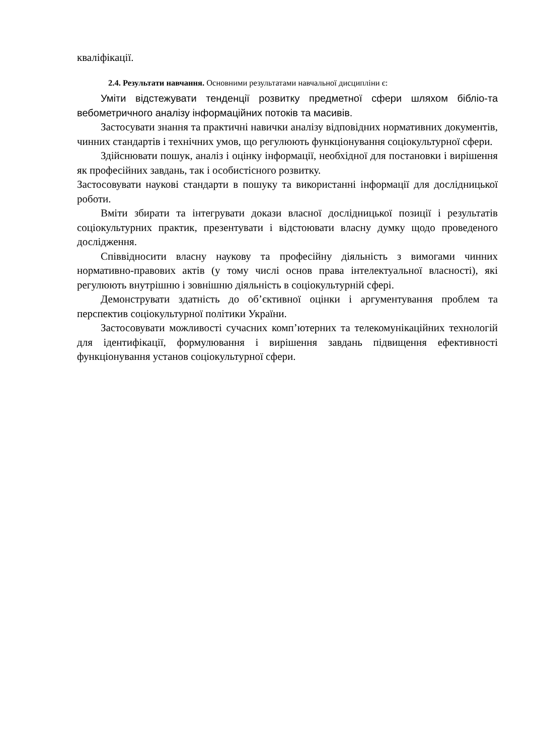кваліфікації.
2.4. Результати навчання. Основними результатами навчальної дисципліни є:
Уміти відстежувати тенденції розвитку предметної сфери шляхом бібліо-та вебометричного аналізу інформаційних потоків та масивів.
Застосувати знання та практичні навички аналізу відповідних нормативних документів, чинних стандартів і технічних умов, що регулюють функціонування соціокультурної сфери.
Здійснювати пошук, аналіз і оцінку інформації, необхідної для постановки і вирішення як професійних завдань, так і особистісного розвитку.
Застосовувати наукові стандарти в пошуку та використанні інформації для дослідницької роботи.
Вміти збирати та інтегрувати докази власної дослідницької позиції і результатів соціокультурних практик, презентувати і відстоювати власну думку щодо проведеного дослідження.
Співвідносити власну наукову та професійну діяльність з вимогами чинних нормативно-правових актів (у тому числі основ права інтелектуальної власності), які регулюють внутрішню і зовнішню діяльність в соціокультурній сфері.
Демонструвати здатність до об’єктивної оцінки і аргументування проблем та перспектив соціокультурної політики України.
Застосовувати можливості сучасних комп’ютерних та телекомунікаційних технологій для ідентифікації, формулювання і вирішення завдань підвищення ефективності функціонування установ соціокультурної сфери.